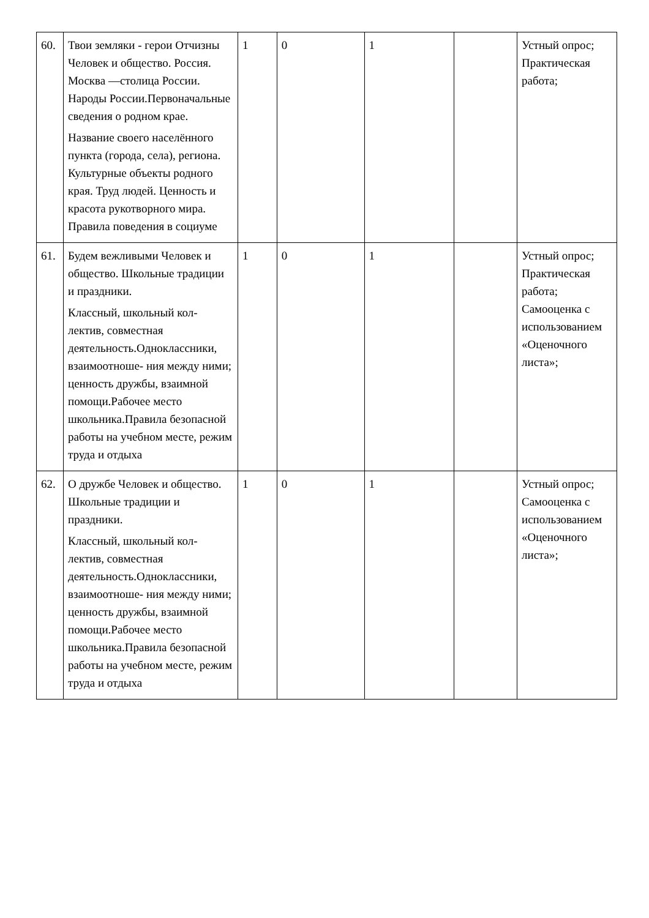| 60. | Твои земляки - герои Отчизны Человек и общество. Россия. Москва —столица России. Народы России.Первоначальные сведения о родном крае. Название своего населённого пункта (города, села), региона. Культурные объекты родного края. Труд людей. Ценность и красота рукотворного мира. Правила поведения в социуме | 1 | 0 | 1 | | Устный опрос; Практическая работа; |
| 61. | Будем вежливыми Человек и общество. Школьные традиции и праздники. Классный, школьный кол-лектив, совместная деятельность.Одноклассники, взаимоотноше- ния между ними; ценность дружбы, взаимной помощи.Рабочее место школьника.Правила безопасной работы на учебном месте, режим труда и отдыха | 1 | 0 | 1 | | Устный опрос; Практическая работа; Самооценка с использованием «Оценочного листа»; |
| 62. | О дружбе Человек и общество. Школьные традиции и праздники. Классный, школьный кол-лектив, совместная деятельность.Одноклассники, взаимоотноше- ния между ними; ценность дружбы, взаимной помощи.Рабочее место школьника.Правила безопасной работы на учебном месте, режим труда и отдыха | 1 | 0 | 1 | | Устный опрос; Самооценка с использованием «Оценочного листа»; |